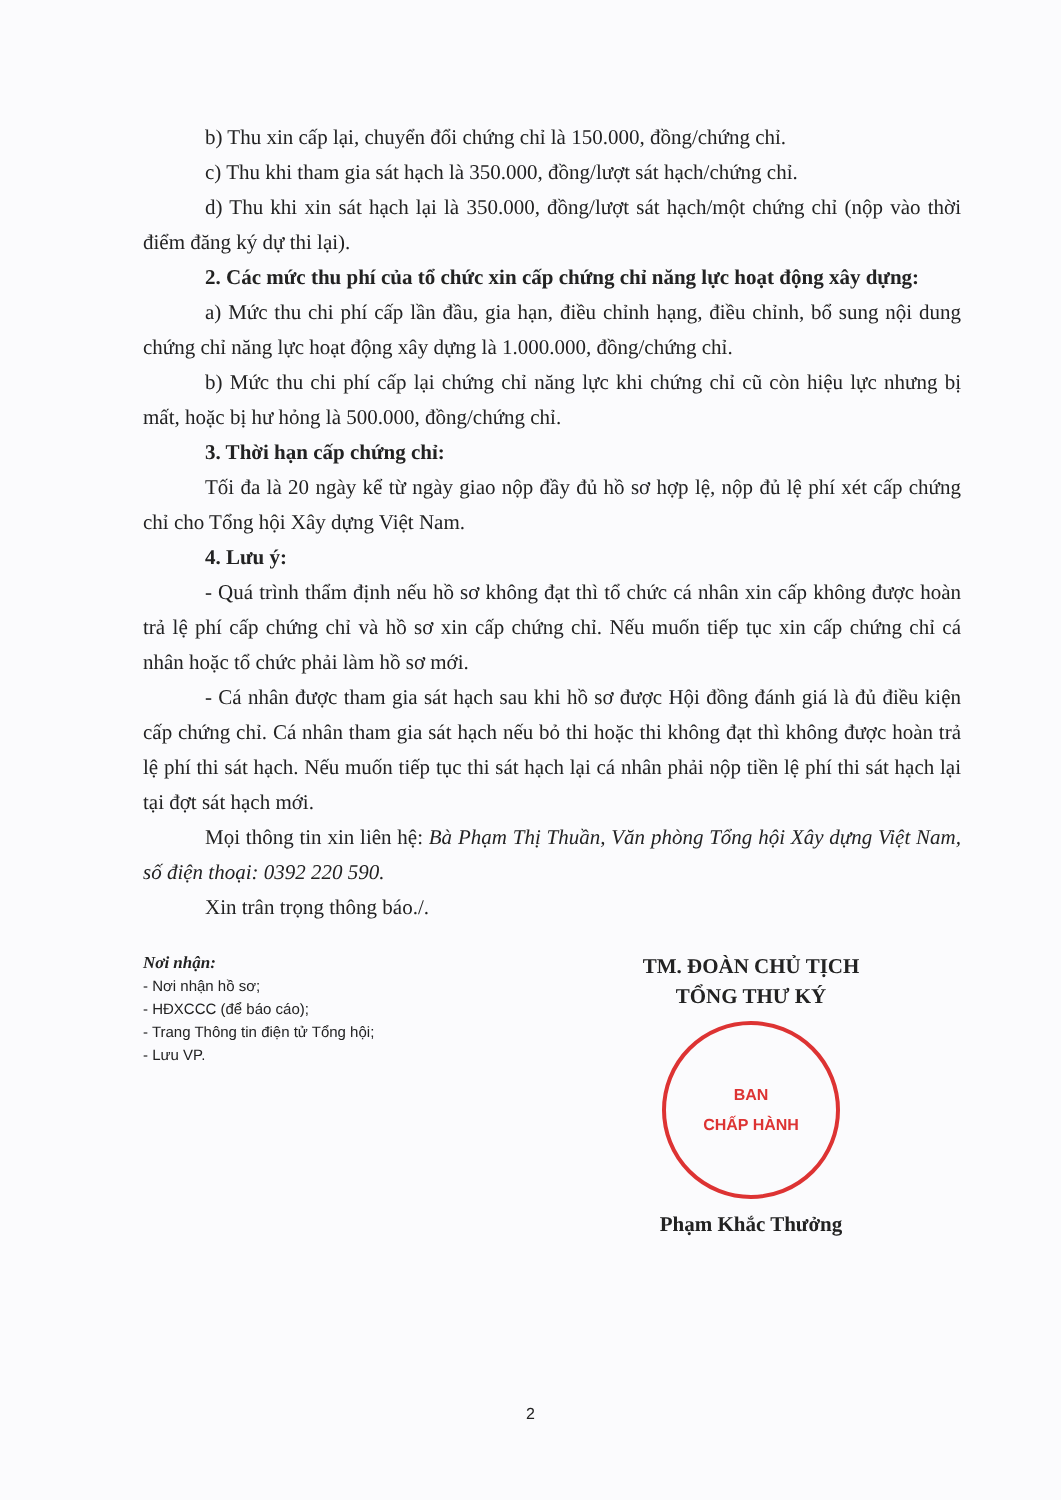b) Thu xin cấp lại, chuyển đổi chứng chỉ là 150.000, đồng/chứng chỉ.
c) Thu khi tham gia sát hạch là 350.000, đồng/lượt sát hạch/chứng chỉ.
d) Thu khi xin sát hạch lại là 350.000, đồng/lượt sát hạch/một chứng chỉ (nộp vào thời điểm đăng ký dự thi lại).
2. Các mức thu phí của tổ chức xin cấp chứng chỉ năng lực hoạt động xây dựng:
a) Mức thu chi phí cấp lần đầu, gia hạn, điều chỉnh hạng, điều chỉnh, bổ sung nội dung chứng chỉ năng lực hoạt động xây dựng là 1.000.000, đồng/chứng chỉ.
b) Mức thu chi phí cấp lại chứng chỉ năng lực khi chứng chỉ cũ còn hiệu lực nhưng bị mất, hoặc bị hư hỏng là 500.000, đồng/chứng chỉ.
3. Thời hạn cấp chứng chỉ:
Tối đa là 20 ngày kể từ ngày giao nộp đầy đủ hồ sơ hợp lệ, nộp đủ lệ phí xét cấp chứng chỉ cho Tổng hội Xây dựng Việt Nam.
4. Lưu ý:
- Quá trình thẩm định nếu hồ sơ không đạt thì tổ chức cá nhân xin cấp không được hoàn trả lệ phí cấp chứng chỉ và hồ sơ xin cấp chứng chỉ. Nếu muốn tiếp tục xin cấp chứng chỉ cá nhân hoặc tổ chức phải làm hồ sơ mới.
- Cá nhân được tham gia sát hạch sau khi hồ sơ được Hội đồng đánh giá là đủ điều kiện cấp chứng chỉ. Cá nhân tham gia sát hạch nếu bỏ thi hoặc thi không đạt thì không được hoàn trả lệ phí thi sát hạch. Nếu muốn tiếp tục thi sát hạch lại cá nhân phải nộp tiền lệ phí thi sát hạch lại tại đợt sát hạch mới.
Mọi thông tin xin liên hệ: Bà Phạm Thị Thuần, Văn phòng Tổng hội Xây dựng Việt Nam, số điện thoại: 0392 220 590.
Xin trân trọng thông báo./.
Nơi nhận:
- Nơi nhận hồ sơ;
- HĐXCCC (để báo cáo);
- Trang Thông tin điện tử Tổng hội;
- Lưu VP.
TM. ĐOÀN CHỦ TỊCH
TỔNG THƯ KÝ
BAN
CHẤP HÀNH
Phạm Khắc Thưởng
2